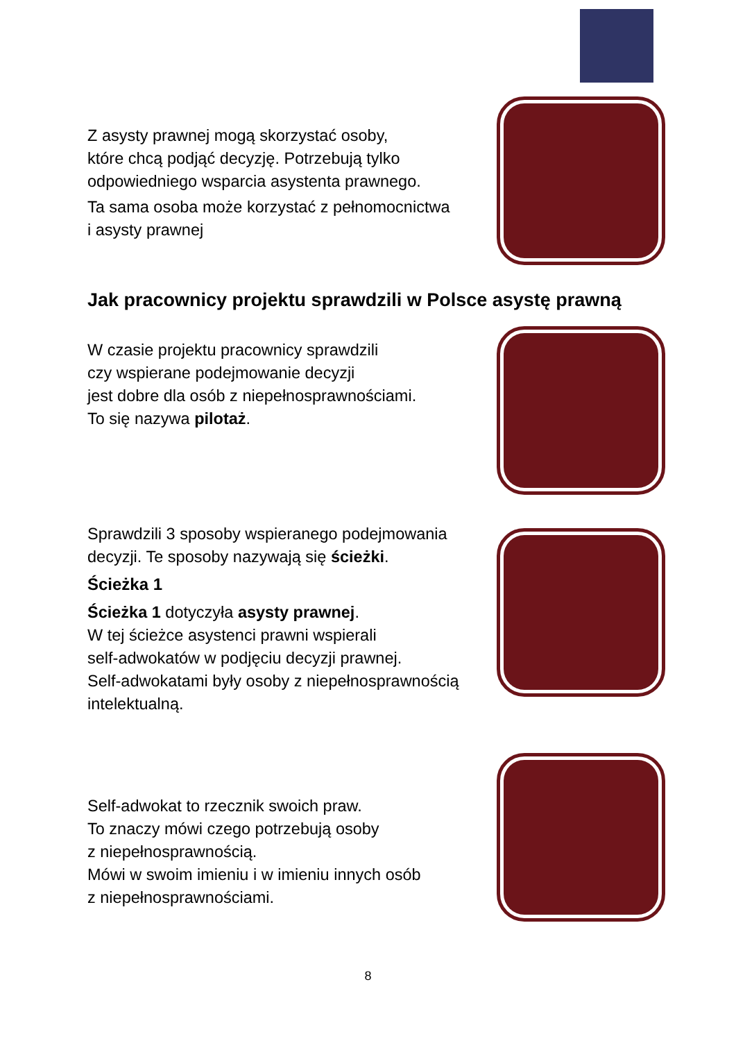Z asysty prawnej mogą skorzystać osoby,
które chcą podjąć decyzję. Potrzebują tylko
odpowiedniego wsparcia asystenta prawnego.
Ta sama osoba może korzystać z pełnomocnictwa
i asysty prawnej
Jak pracownicy projektu sprawdzili w Polsce asystę prawną
W czasie projektu pracownicy sprawdzili
czy wspierane podejmowanie decyzji
jest dobre dla osób z niepełnosprawnościami.
To się nazywa pilotaż.
Sprawdzili 3 sposoby wspieranego podejmowania
decyzji. Te sposoby nazywają się ścieżki.
Ścieżka 1
Ścieżka 1 dotyczyła asysty prawnej.
W tej ścieżce asystenci prawni wspierali
self-adwokatów w podjęciu decyzji prawnej.
Self-adwokatami były osoby z niepełnosprawnością
intelektualną.
Self-adwokat to rzecznik swoich praw.
To znaczy mówi czego potrzebują osoby
z niepełnosprawnością.
Mówi w swoim imieniu i w imieniu innych osób
z niepełnosprawnościami.
8